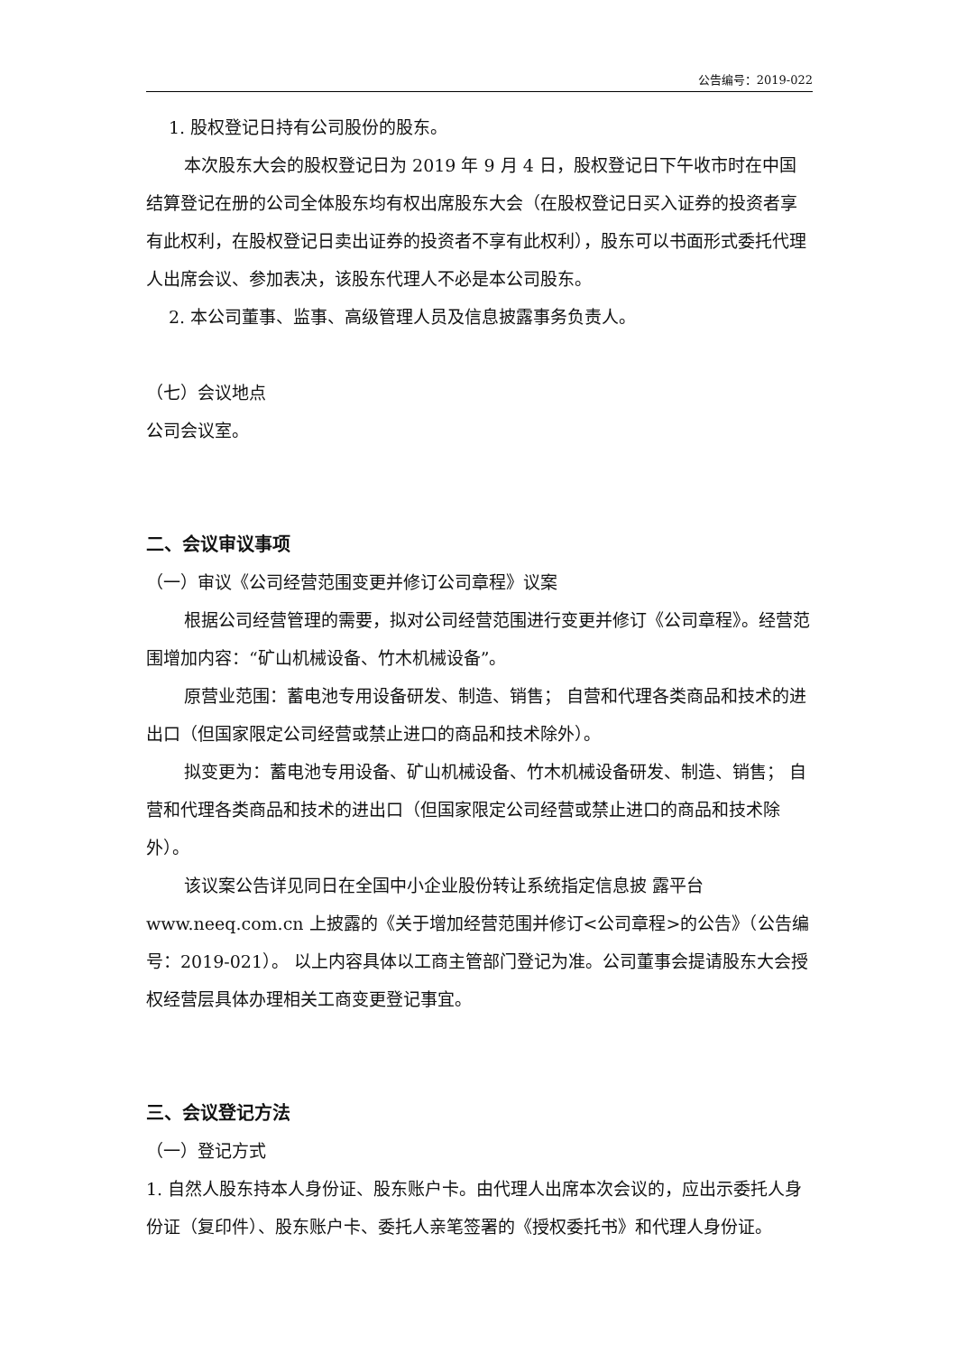公告编号：2019-022
1. 股权登记日持有公司股份的股东。
本次股东大会的股权登记日为 2019 年 9 月 4 日，股权登记日下午收市时在中国结算登记在册的公司全体股东均有权出席股东大会（在股权登记日买入证券的投资者享有此权利，在股权登记日卖出证券的投资者不享有此权利），股东可以书面形式委托代理人出席会议、参加表决，该股东代理人不必是本公司股东。
2. 本公司董事、监事、高级管理人员及信息披露事务负责人。
（七）会议地点
公司会议室。
二、会议审议事项
（一）审议《公司经营范围变更并修订公司章程》议案
根据公司经营管理的需要，拟对公司经营范围进行变更并修订《公司章程》。经营范围增加内容：“矿山机械设备、竹木机械设备”。
原营业范围：蓄电池专用设备研发、制造、销售； 自营和代理各类商品和技术的进出口（但国家限定公司经营或禁止进口的商品和技术除外）。
拟变更为：蓄电池专用设备、矿山机械设备、竹木机械设备研发、制造、销售； 自营和代理各类商品和技术的进出口（但国家限定公司经营或禁止进口的商品和技术除外）。
该议案公告详见同日在全国中小企业股份转让系统指定信息披 露平台 www.neeq.com.cn 上披露的《关于增加经营范围并修订<公司章程>的公告》（公告编号：2019-021）。 以上内容具体以工商主管部门登记为准。公司董事会提请股东大会授权经营层具体办理相关工商变更登记事宜。
三、会议登记方法
（一）登记方式
1. 自然人股东持本人身份证、股东账户卡。由代理人出席本次会议的，应出示委托人身份证（复印件）、股东账户卡、委托人亲笔签署的《授权委托书》和代理人身份证。